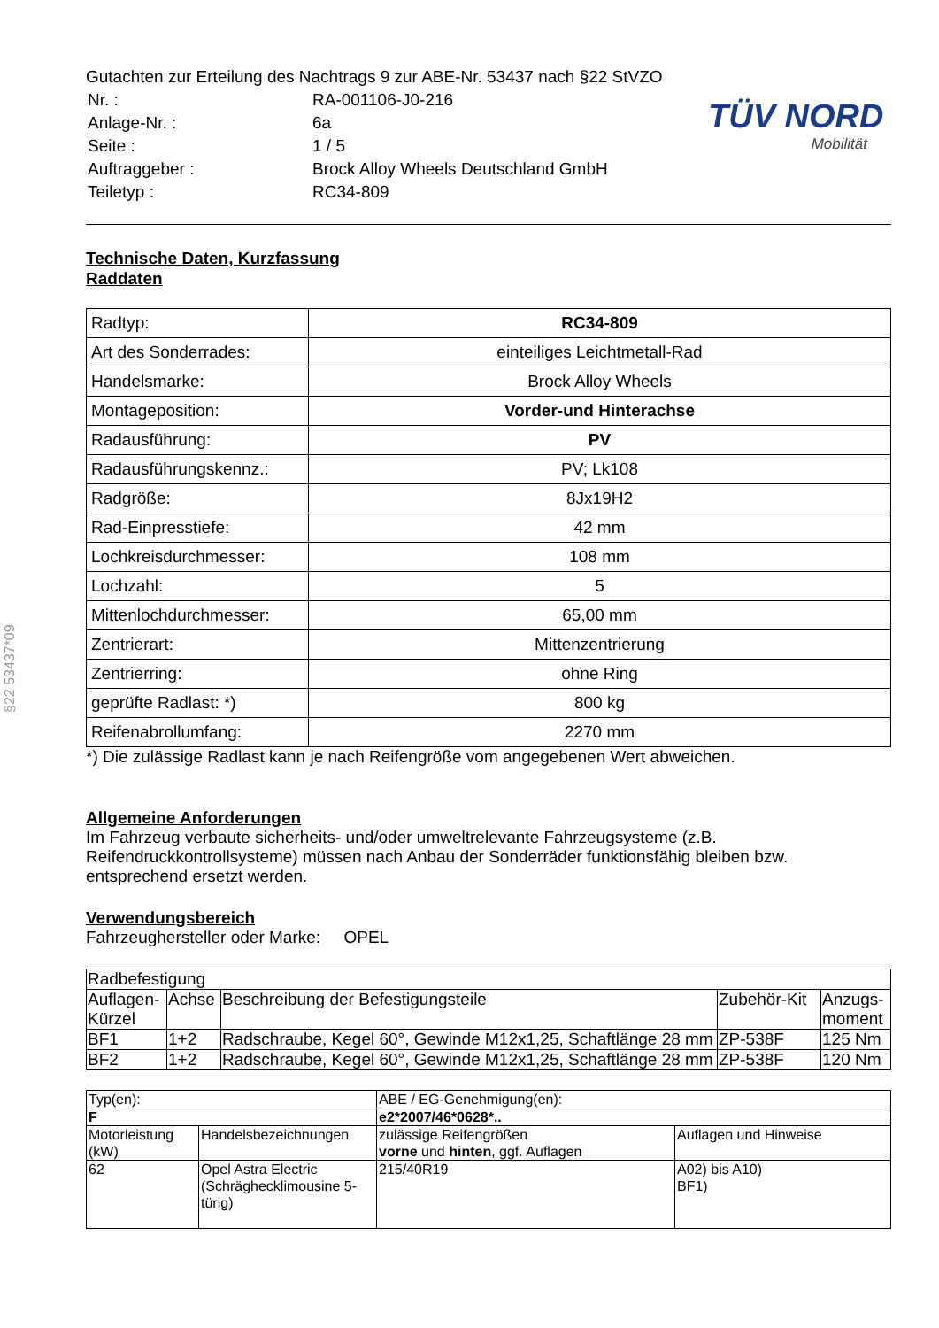§22 53437*09
TÜV NORD
Mobilität
Gutachten zur Erteilung des Nachtrags 9 zur ABE-Nr. 53437 nach §22 StVZO
| Nr. : | RA-001106-J0-216 |
| Anlage-Nr. : | 6a |
| Seite : | 1 / 5 |
| Auftraggeber : | Brock Alloy Wheels Deutschland GmbH |
| Teiletyp : | RC34-809 |
Technische Daten, Kurzfassung
Raddaten
| Radtyp: | RC34-809 |
| Art des Sonderrades: | einteiliges Leichtmetall-Rad |
| Handelsmarke: | Brock Alloy Wheels |
| Montageposition: | Vorder-und Hinterachse |
| Radausführung: | PV |
| Radausführungskennz.: | PV; Lk108 |
| Radgröße: | 8Jx19H2 |
| Rad-Einpresstiefe: | 42 mm |
| Lochkreisdurchmesser: | 108 mm |
| Lochzahl: | 5 |
| Mittenlochdurchmesser: | 65,00 mm |
| Zentrierart: | Mittenzentrierung |
| Zentrierring: | ohne Ring |
| geprüfte Radlast: *) | 800 kg |
| Reifenabrollumfang: | 2270 mm |
*) Die zulässige Radlast kann je nach Reifengröße vom angegebenen Wert abweichen.
Allgemeine Anforderungen
Im Fahrzeug verbaute sicherheits- und/oder umweltrelevante Fahrzeugsysteme (z.B. Reifendruckkontrollsysteme) müssen nach Anbau der Sonderräder funktionsfähig bleiben bzw. entsprechend ersetzt werden.
Verwendungsbereich
Fahrzeughersteller oder Marke: OPEL
| Radbefestigung | | | | |
| Auflagen-Kürzel | Achse | Beschreibung der Befestigungsteile | Zubehör-Kit | Anzugs-moment |
| BF1 | 1+2 | Radschraube, Kegel 60°, Gewinde M12x1,25, Schaftlänge 28 mm | ZP-538F | 125 Nm |
| BF2 | 1+2 | Radschraube, Kegel 60°, Gewinde M12x1,25, Schaftlänge 28 mm | ZP-538F | 120 Nm |
| Typ(en): | | ABE / EG-Genehmigung(en): | |
| F | | e2*2007/46*0628*.. | |
| Motorleistung (kW) | Handelsbezeichnungen | zulässige Reifengrößen vorne und hinten , ggf. Auflagen | Auflagen und Hinweise |
| 62 | Opel Astra Electric (Schräghecklimousine 5-türig) | 215/40R19 | A02) bis A10) BF1) |